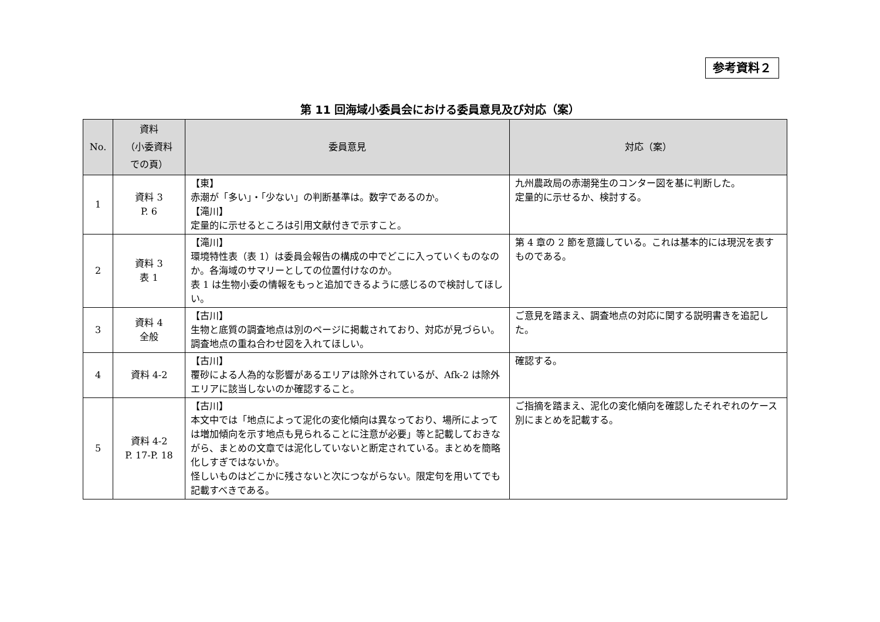参考資料２
第 11 回海域小委員会における委員意見及び対応（案）
| No. | 資料 （小委資料 での頁） | 委員意見 | 対応（案） |
| --- | --- | --- | --- |
| 1 | 資料 3 P. 6 | 【東】 赤潮が「多い」・「少ない」の判断基準は。数字であるのか。 【滝川】 定量的に示せるところは引用文献付きで示すこと。 | 九州農政局の赤潮発生のコンター図を基に判断した。 定量的に示せるか、検討する。 |
| 2 | 資料 3 表 1 | 【滝川】 環境特性表（表 1）は委員会報告の構成の中でどこに入っていくものなのか。各海域のサマリーとしての位置付けなのか。 表 1 は生物小委の情報をもっと追加できるように感じるので検討してほしい。 | 第 4 章の 2 節を意識している。これは基本的には現況を表すものである。 |
| 3 | 資料 4 全般 | 【古川】 生物と底質の調査地点は別のページに掲載されており、対応が見づらい。調査地点の重ね合わせ図を入れてほしい。 | ご意見を踏まえ、調査地点の対応に関する説明書きを追記した。 |
| 4 | 資料 4-2 | 【古川】 覆砂による人為的な影響があるエリアは除外されているが、Afk-2 は除外エリアに該当しないのか確認すること。 | 確認する。 |
| 5 | 資料 4-2 P. 17-P. 18 | 【古川】 本文中では「地点によって泥化の変化傾向は異なっており、場所によっては増加傾向を示す地点も見られることに注意が必要」等と記載しておきながら、まとめの文章では泥化していないと断定されている。まとめを簡略化しすぎではないか。 怪しいものはどこかに残さないと次につながらない。限定句を用いてでも記載すべきである。 | ご指摘を踏まえ、泥化の変化傾向を確認したそれぞれのケース別にまとめを記載する。 |